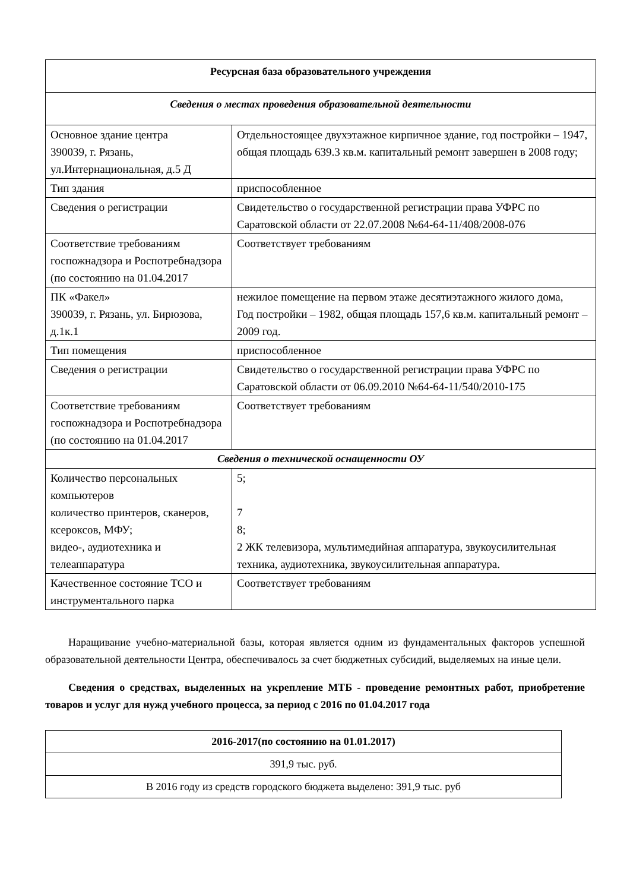| Ресурсная база образовательного учреждения | |
| Сведения о местах проведения образовательной деятельности | |
| Основное здание центра 390039, г. Рязань, ул.Интернациональная, д.5 Д | Отдельностоящее двухэтажное кирпичное здание, год постройки – 1947, общая площадь 639.3 кв.м. капитальный ремонт завершен в 2008 году; |
| Тип здания | приспособленное |
| Сведения о регистрации | Свидетельство о государственной регистрации права УФРС по Саратовской области от 22.07.2008 №64-64-11/408/2008-076 |
| Соответствие требованиям госпожнадзора и Роспотребнадзора (по состоянию на 01.04.2017 | Соответствует требованиям |
| ПК «Факел» 390039, г. Рязань, ул. Бирюзова, д.1к.1 | нежилое помещение на первом этаже десятиэтажного жилого дома, Год постройки – 1982, общая площадь 157,6 кв.м. капитальный ремонт – 2009 год. |
| Тип помещения | приспособленное |
| Сведения о регистрации | Свидетельство о государственной регистрации права УФРС по Саратовской области от 06.09.2010 №64-64-11/540/2010-175 |
| Соответствие требованиям госпожнадзора и Роспотребнадзора (по состоянию на 01.04.2017 | Соответствует требованиям |
| Сведения о технической оснащенности ОУ | |
| Количество персональных компьютеров количество принтеров, сканеров, ксероксов, МФУ; видео-, аудиотехника и телеаппаратура | 5; 7 8; 2 ЖК телевизора, мультимедийная аппаратура, звукоусилительная техника, аудиотехника, звукоусилительная аппаратура. |
| Качественное состояние ТСО и инструментального парка | Соответствует требованиям |
Наращивание учебно-материальной базы, которая является одним из фундаментальных факторов успешной образовательной деятельности Центра, обеспечивалось за счет бюджетных субсидий, выделяемых на иные цели.
Сведения о средствах, выделенных на укрепление МТБ - проведение ремонтных работ, приобретение товаров и услуг для нужд учебного процесса, за период с 2016 по 01.04.2017 года
| 2016-2017(по состоянию на 01.01.2017) |
| 391,9 тыс. руб. |
| В 2016 году из средств городского бюджета выделено: 391,9 тыс. руб |